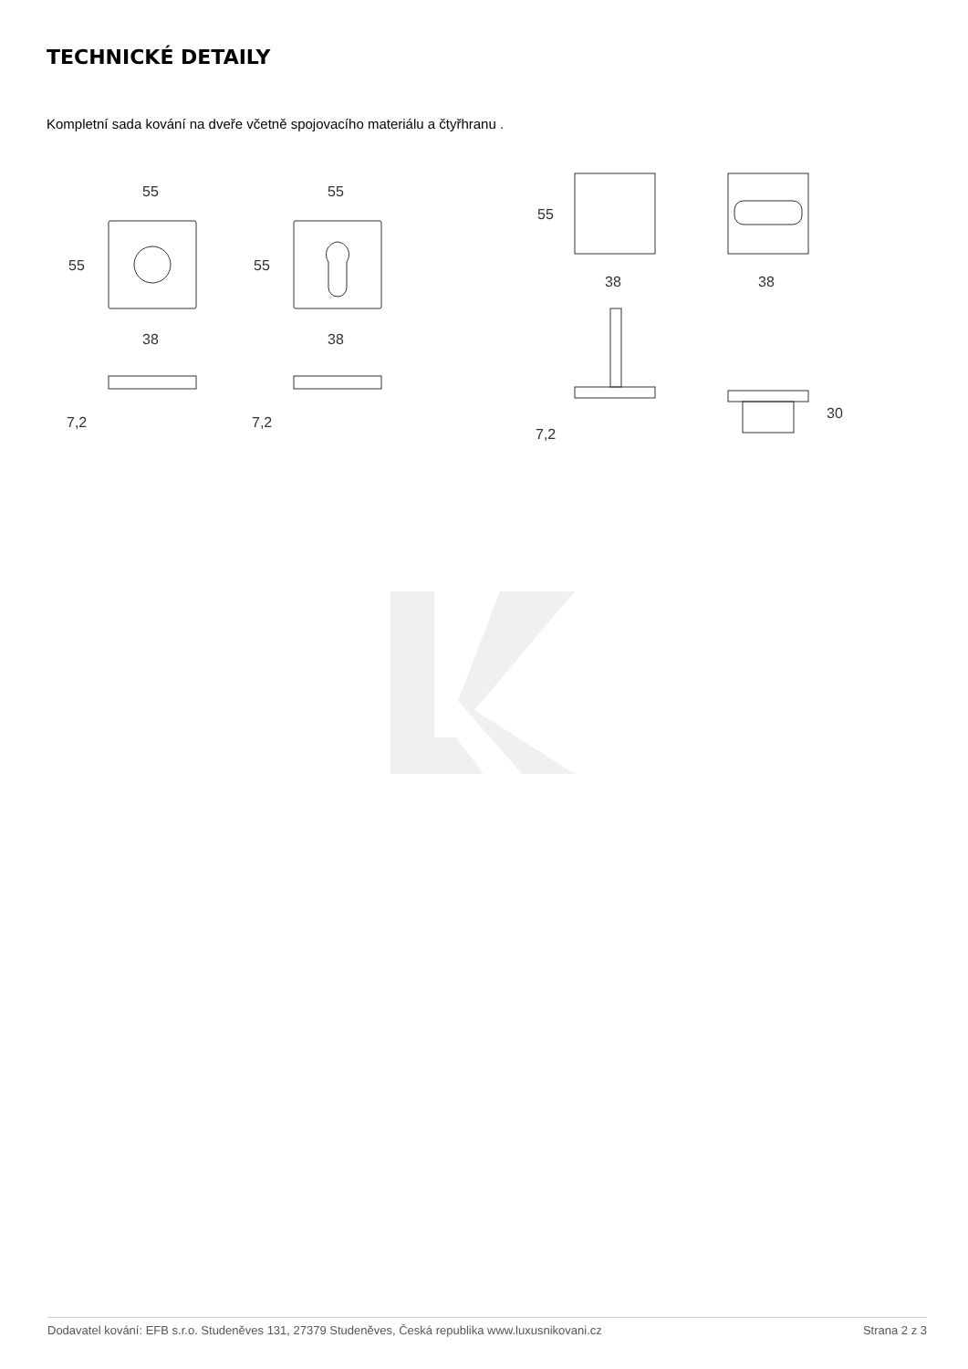TECHNICKÉ DETAILY
Kompletní sada kování na dveře včetně spojovacího materiálu a čtyřhranu .
55
55
55
55
38
38
7,2
7,2
55
38
38
7,2
30
Dodavatel kování: EFB s.r.o. Studeněves 131, 27379 Studeněves, Česká republika www.luxusnikovani.cz Strana 2 z 3